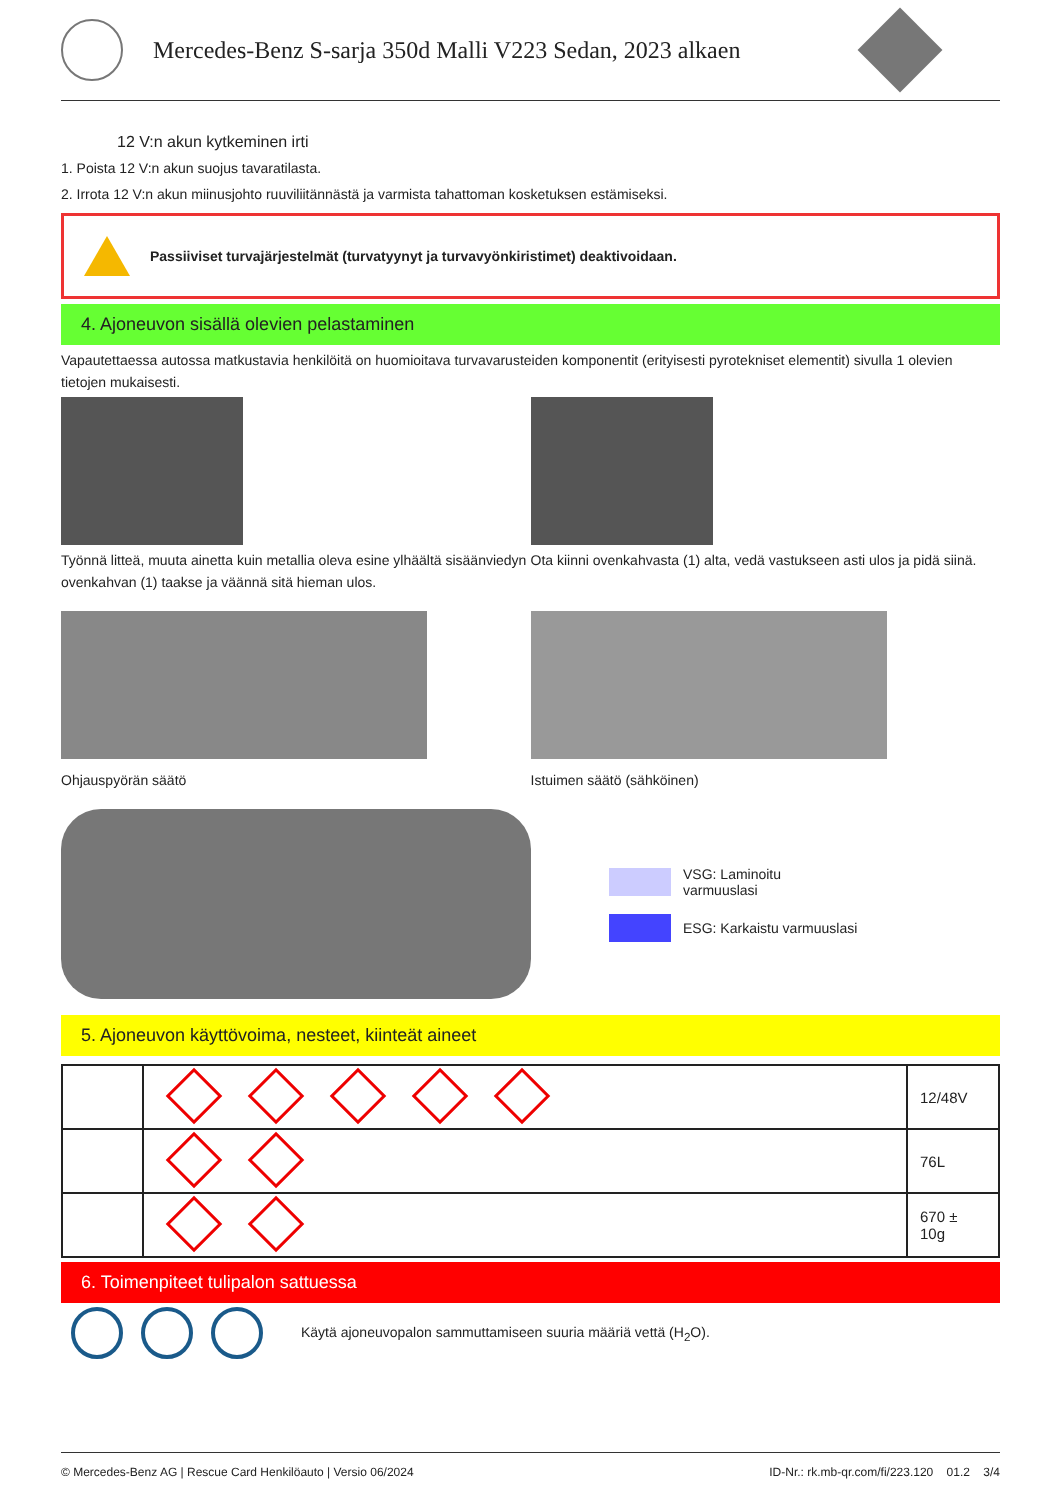Mercedes-Benz S-sarja 350d Malli V223 Sedan, 2023 alkaen
12 V:n akun kytkeminen irti
1. Poista 12 V:n akun suojus tavaratilasta.
2. Irrota 12 V:n akun miinusjohto ruuviliitännästä ja varmista tahattoman kosketuksen estämiseksi.
Passiiviset turvajärjestelmät (turvatyynyt ja turvavyönkiristimet) deaktivoidaan.
4. Ajoneuvon sisällä olevien pelastaminen
Vapautettaessa autossa matkustavia henkilöitä on huomioitava turvavarusteiden komponentit (erityisesti pyrotekniset elementit) sivulla 1 olevien tietojen mukaisesti.
Työnnä litteä, muuta ainetta kuin metallia oleva esine ylhäältä sisäänviedyn ovenkahvan (1) taakse ja väännä sitä hieman ulos.
Ota kiinni ovenkahvasta (1) alta, vedä vastukseen asti ulos ja pidä siinä.
Ohjauspyörän säätö Istuimen säätö (sähköinen)
VSG: Laminoitu
varmuuslasi
ESG: Karkaistu varmuuslasi
5. Ajoneuvon käyttövoima, nesteet, kiinteät aineet
| | | 12/48V |
| | | 76L |
| | | 670 ± 10g |
6. Toimenpiteet tulipalon sattuessa
Käytä ajoneuvopalon sammuttamiseen suuria määriä vettä (H<sub>2</sub>O).
© Mercedes-Benz AG | Rescue Card Henkilöauto | Versio 06/2024 ID-Nr.: rk.mb-qr.com/fi/223.120 01.2 3/4